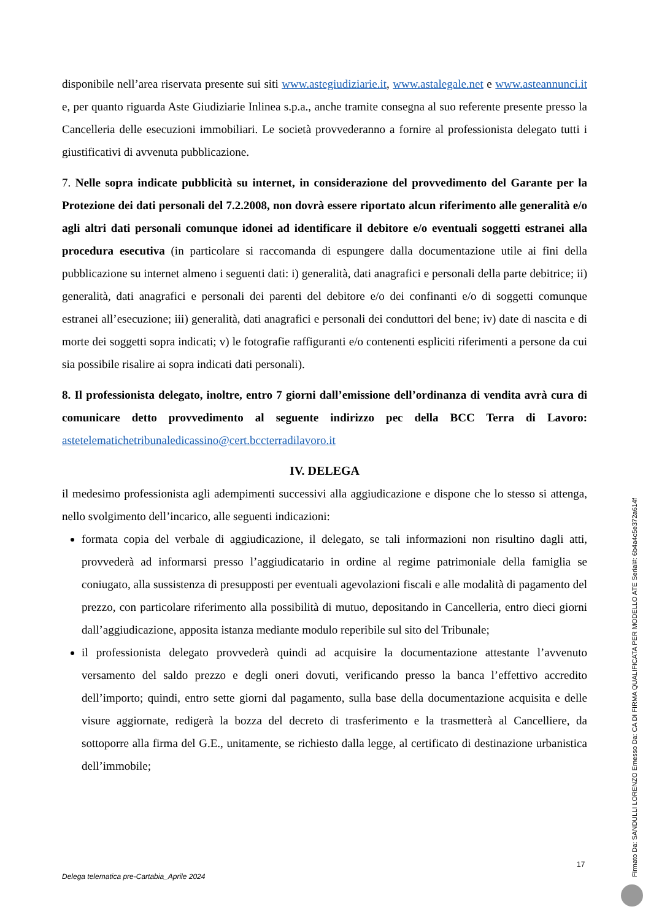disponibile nell’area riservata presente sui siti www.astegiudiziarie.it, www.astalegale.net e www.asteannunci.it e, per quanto riguarda Aste Giudiziarie Inlinea s.p.a., anche tramite consegna al suo referente presente presso la Cancelleria delle esecuzioni immobiliari. Le società provvederanno a fornire al professionista delegato tutti i giustificativi di avvenuta pubblicazione.
7. Nelle sopra indicate pubblicità su internet, in considerazione del provvedimento del Garante per la Protezione dei dati personali del 7.2.2008, non dovrà essere riportato alcun riferimento alle generalità e/o agli altri dati personali comunque idonei ad identificare il debitore e/o eventuali soggetti estranei alla procedura esecutiva (in particolare si raccomanda di espungere dalla documentazione utile ai fini della pubblicazione su internet almeno i seguenti dati: i) generalità, dati anagrafici e personali della parte debitrice; ii) generalità, dati anagrafici e personali dei parenti del debitore e/o dei confinanti e/o di soggetti comunque estranei all’esecuzione; iii) generalità, dati anagrafici e personali dei conduttori del bene; iv) date di nascita e di morte dei soggetti sopra indicati; v) le fotografie raffiguranti e/o contenenti espliciti riferimenti a persone da cui sia possibile risalire ai sopra indicati dati personali).
8. Il professionista delegato, inoltre, entro 7 giorni dall’emissione dell’ordinanza di vendita avrà cura di comunicare detto provvedimento al seguente indirizzo pec della BCC Terra di Lavoro: astetelematichetribunaledicassino@cert.bccterradilavoro.it
IV. DELEGA
il medesimo professionista agli adempimenti successivi alla aggiudicazione e dispone che lo stesso si attenga, nello svolgimento dell’incarico, alle seguenti indicazioni:
formata copia del verbale di aggiudicazione, il delegato, se tali informazioni non risultino dagli atti, provvederà ad informarsi presso l’aggiudicatario in ordine al regime patrimoniale della famiglia se coniugato, alla sussistenza di presupposti per eventuali agevolazioni fiscali e alle modalità di pagamento del prezzo, con particolare riferimento alla possibilità di mutuo, depositando in Cancelleria, entro dieci giorni dall’aggiudicazione, apposita istanza mediante modulo reperibile sul sito del Tribunale;
il professionista delegato provvederà quindi ad acquisire la documentazione attestante l’avvenuto versamento del saldo prezzo e degli oneri dovuti, verificando presso la banca l’effettivo accredito dell’importo; quindi, entro sette giorni dal pagamento, sulla base della documentazione acquisita e delle visure aggiornate, redigerà la bozza del decreto di trasferimento e la trasmetterà al Cancelliere, da sottoporre alla firma del G.E., unitamente, se richiesto dalla legge, al certificato di destinazione urbanistica dell’immobile;
17
Delega telematica pre-Cartabia_Aprile 2024
Firmato Da: SANDULLI LORENZO Emesso Da: CA DI FIRMA QUALIFICATA PER MODELLO ATE Serial#: 6b4a4c5e372a614f